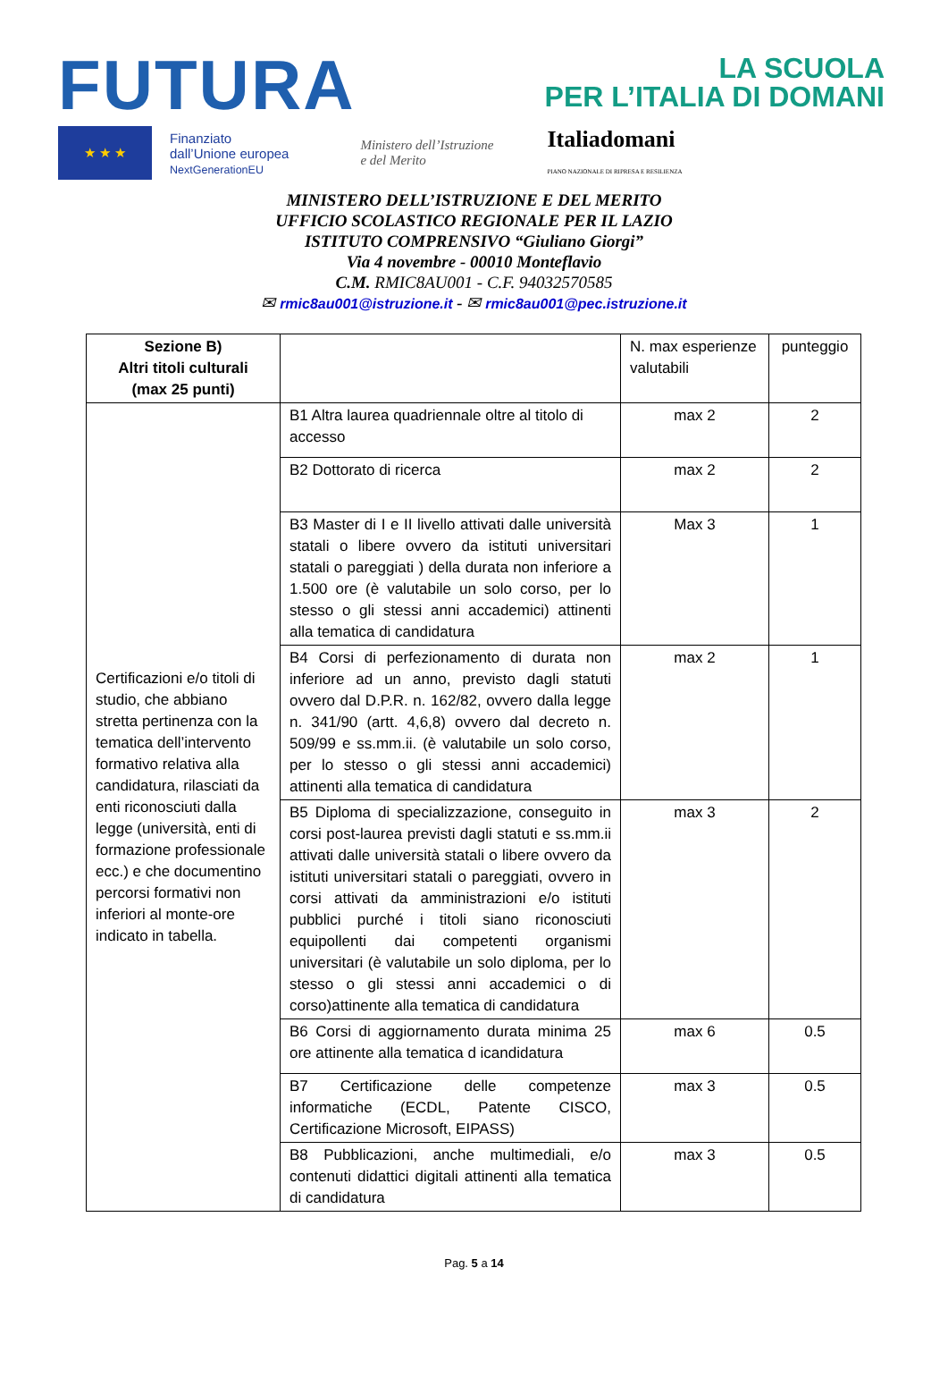FUTURA
LA SCUOLA
PER L’ITALIA DI DOMANI
★ ★ ★
Finanziato
dall’Unione europea
NextGenerationEU
Ministero dell’Istruzione
e del Merito
Italiadomani
PIANO NAZIONALE DI RIPRESA E RESILIENZA
MINISTERO DELL’ISTRUZIONE E DEL MERITO
UFFICIO SCOLASTICO REGIONALE PER IL LAZIO
ISTITUTO COMPRENSIVO “Giuliano Giorgi”
Via 4 novembre - 00010 Monteflavio
C.M. RMIC8AU001 - C.F. 94032570585
✉ rmic8au001@istruzione.it - ✉ rmic8au001@pec.istruzione.it
| Sezione B) Altri titoli culturali (max 25 punti) | | N. max esperienze valutabili | punteggio |
| Certificazioni e/o titoli di studio, che abbiano stretta pertinenza con la tematica dell’intervento formativo relativa alla candidatura, rilasciati da enti riconosciuti dalla legge (università, enti di formazione professionale ecc.) e che documentino percorsi formativi non inferiori al monte-ore indicato in tabella. | B1 Altra laurea quadriennale oltre al titolo di accesso | max 2 | 2 |
| | B2 Dottorato di ricerca | max 2 | 2 |
| | B3 Master di I e II livello attivati dalle università statali o libere ovvero da istituti universitari statali o pareggiati ) della durata non inferiore a 1.500 ore (è valutabile un solo corso, per lo stesso o gli stessi anni accademici) attinenti alla tematica di candidatura | Max 3 | 1 |
| | B4 Corsi di perfezionamento di durata non inferiore ad un anno, previsto dagli statuti ovvero dal D.P.R. n. 162/82, ovvero dalla legge n. 341/90 (artt. 4,6,8) ovvero dal decreto n. 509/99 e ss.mm.ii. (è valutabile un solo corso, per lo stesso o gli stessi anni accademici) attinenti alla tematica di candidatura | max 2 | 1 |
| | B5 Diploma di specializzazione, conseguito in corsi post-laurea previsti dagli statuti e ss.mm.ii attivati dalle università statali o libere ovvero da istituti universitari statali o pareggiati, ovvero in corsi attivati da amministrazioni e/o istituti pubblici purché i titoli siano riconosciuti equipollenti dai competenti organismi universitari (è valutabile un solo diploma, per lo stesso o gli stessi anni accademici o di corso)attinente alla tematica di candidatura | max 3 | 2 |
| | B6 Corsi di aggiornamento durata minima 25 ore attinente alla tematica d icandidatura | max 6 | 0.5 |
| | B7 Certificazione delle competenze informatiche (ECDL, Patente CISCO, Certificazione Microsoft, EIPASS) | max 3 | 0.5 |
| | B8 Pubblicazioni, anche multimediali, e/o contenuti didattici digitali attinenti alla tematica di candidatura | max 3 | 0.5 |
Pag. 5 a 14